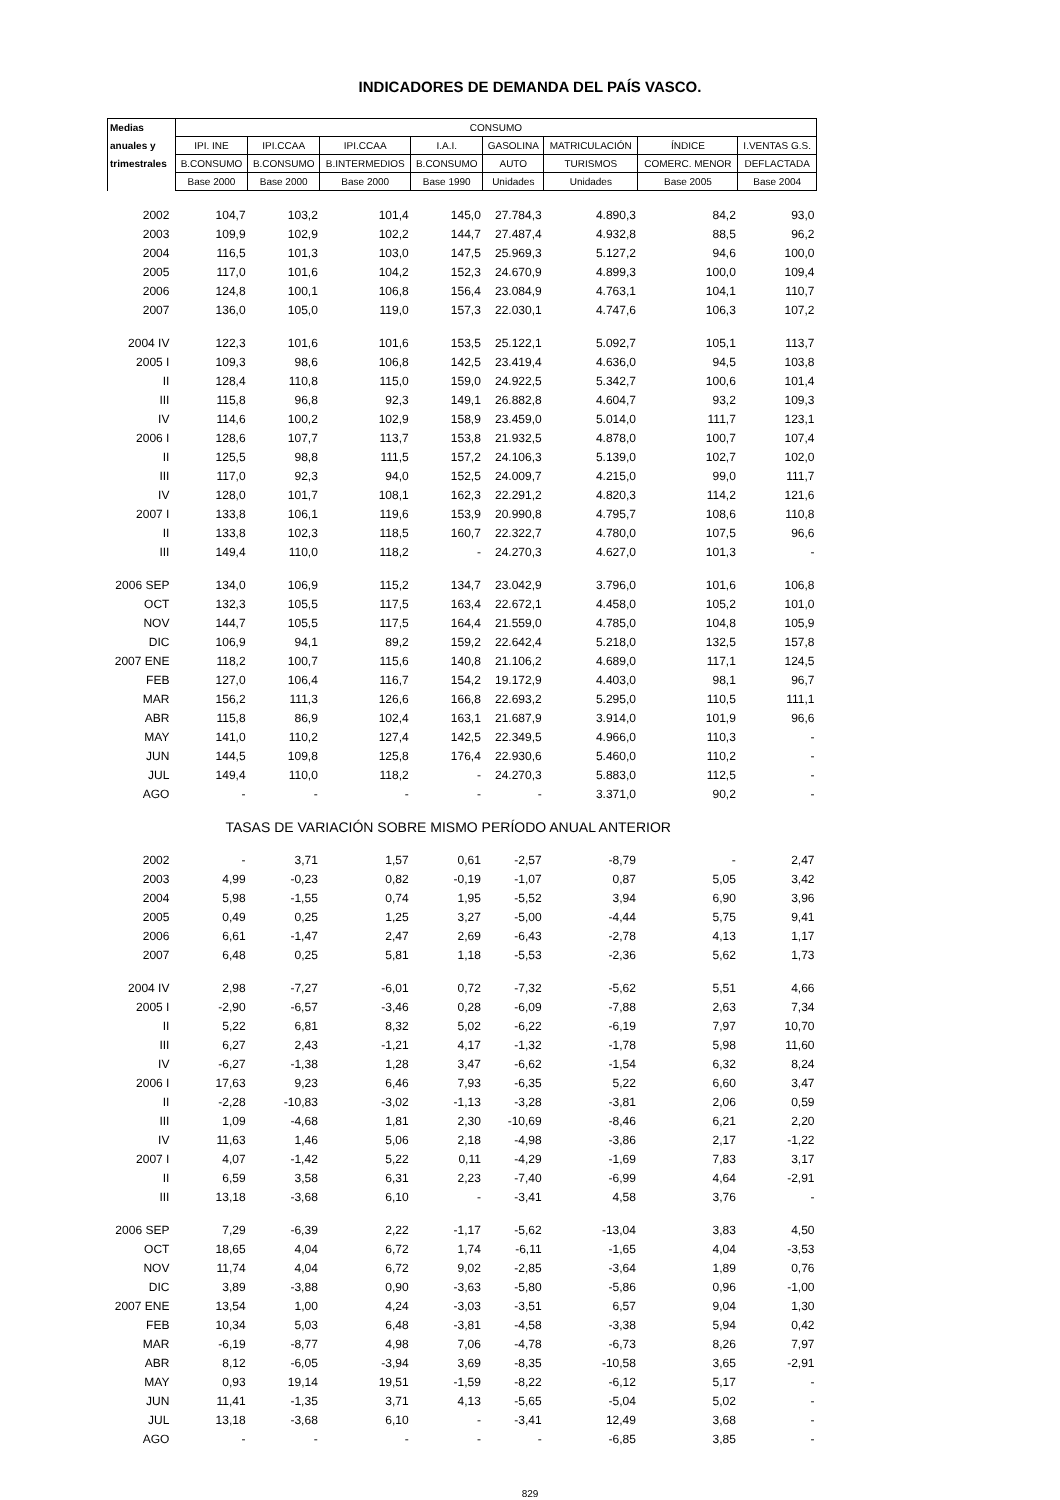INDICADORES DE DEMANDA DEL PAÍS VASCO.
| Medias | CONSUMO | | | | | | | |
| --- | --- | --- | --- | --- | --- | --- | --- | --- |
| anuales y | IPI. INE | IPI.CCAA | IPI.CCAA | I.A.I. | GASOLINA | MATRICULACIÓN | ÍNDICE | I.VENTAS G.S. |
| trimestrales | B.CONSUMO | B.CONSUMO | B.INTERMEDIOS | B.CONSUMO | AUTO | TURISMOS | COMERC. MENOR | DEFLACTADA |
| | Base 2000 | Base 2000 | Base 2000 | Base 1990 | Unidades | Unidades | Base 2005 | Base 2004 |
| 2002 | 104,7 | 103,2 | 101,4 | 145,0 | 27.784,3 | 4.890,3 | 84,2 | 93,0 |
| 2003 | 109,9 | 102,9 | 102,2 | 144,7 | 27.487,4 | 4.932,8 | 88,5 | 96,2 |
| 2004 | 116,5 | 101,3 | 103,0 | 147,5 | 25.969,3 | 5.127,2 | 94,6 | 100,0 |
| 2005 | 117,0 | 101,6 | 104,2 | 152,3 | 24.670,9 | 4.899,3 | 100,0 | 109,4 |
| 2006 | 124,8 | 100,1 | 106,8 | 156,4 | 23.084,9 | 4.763,1 | 104,1 | 110,7 |
| 2007 | 136,0 | 105,0 | 119,0 | 157,3 | 22.030,1 | 4.747,6 | 106,3 | 107,2 |
| 2004 IV | 122,3 | 101,6 | 101,6 | 153,5 | 25.122,1 | 5.092,7 | 105,1 | 113,7 |
| 2005 I | 109,3 | 98,6 | 106,8 | 142,5 | 23.419,4 | 4.636,0 | 94,5 | 103,8 |
| II | 128,4 | 110,8 | 115,0 | 159,0 | 24.922,5 | 5.342,7 | 100,6 | 101,4 |
| III | 115,8 | 96,8 | 92,3 | 149,1 | 26.882,8 | 4.604,7 | 93,2 | 109,3 |
| IV | 114,6 | 100,2 | 102,9 | 158,9 | 23.459,0 | 5.014,0 | 111,7 | 123,1 |
| 2006 I | 128,6 | 107,7 | 113,7 | 153,8 | 21.932,5 | 4.878,0 | 100,7 | 107,4 |
| II | 125,5 | 98,8 | 111,5 | 157,2 | 24.106,3 | 5.139,0 | 102,7 | 102,0 |
| III | 117,0 | 92,3 | 94,0 | 152,5 | 24.009,7 | 4.215,0 | 99,0 | 111,7 |
| IV | 128,0 | 101,7 | 108,1 | 162,3 | 22.291,2 | 4.820,3 | 114,2 | 121,6 |
| 2007 I | 133,8 | 106,1 | 119,6 | 153,9 | 20.990,8 | 4.795,7 | 108,6 | 110,8 |
| II | 133,8 | 102,3 | 118,5 | 160,7 | 22.322,7 | 4.780,0 | 107,5 | 96,6 |
| III | 149,4 | 110,0 | 118,2 | - | 24.270,3 | 4.627,0 | 101,3 | - |
| 2006 SEP | 134,0 | 106,9 | 115,2 | 134,7 | 23.042,9 | 3.796,0 | 101,6 | 106,8 |
| OCT | 132,3 | 105,5 | 117,5 | 163,4 | 22.672,1 | 4.458,0 | 105,2 | 101,0 |
| NOV | 144,7 | 105,5 | 117,5 | 164,4 | 21.559,0 | 4.785,0 | 104,8 | 105,9 |
| DIC | 106,9 | 94,1 | 89,2 | 159,2 | 22.642,4 | 5.218,0 | 132,5 | 157,8 |
| 2007 ENE | 118,2 | 100,7 | 115,6 | 140,8 | 21.106,2 | 4.689,0 | 117,1 | 124,5 |
| FEB | 127,0 | 106,4 | 116,7 | 154,2 | 19.172,9 | 4.403,0 | 98,1 | 96,7 |
| MAR | 156,2 | 111,3 | 126,6 | 166,8 | 22.693,2 | 5.295,0 | 110,5 | 111,1 |
| ABR | 115,8 | 86,9 | 102,4 | 163,1 | 21.687,9 | 3.914,0 | 101,9 | 96,6 |
| MAY | 141,0 | 110,2 | 127,4 | 142,5 | 22.349,5 | 4.966,0 | 110,3 | - |
| JUN | 144,5 | 109,8 | 125,8 | 176,4 | 22.930,6 | 5.460,0 | 110,2 | - |
| JUL | 149,4 | 110,0 | 118,2 | - | 24.270,3 | 5.883,0 | 112,5 | - |
| AGO | - | - | - | - | - | 3.371,0 | 90,2 | - |
| | TASAS DE VARIACIÓN SOBRE MISMO PERÍODO ANUAL ANTERIOR | | | | | | | |
| 2002 | - | 3,71 | 1,57 | 0,61 | -2,57 | -8,79 | - | 2,47 |
| 2003 | 4,99 | -0,23 | 0,82 | -0,19 | -1,07 | 0,87 | 5,05 | 3,42 |
| 2004 | 5,98 | -1,55 | 0,74 | 1,95 | -5,52 | 3,94 | 6,90 | 3,96 |
| 2005 | 0,49 | 0,25 | 1,25 | 3,27 | -5,00 | -4,44 | 5,75 | 9,41 |
| 2006 | 6,61 | -1,47 | 2,47 | 2,69 | -6,43 | -2,78 | 4,13 | 1,17 |
| 2007 | 6,48 | 0,25 | 5,81 | 1,18 | -5,53 | -2,36 | 5,62 | 1,73 |
| 2004 IV | 2,98 | -7,27 | -6,01 | 0,72 | -7,32 | -5,62 | 5,51 | 4,66 |
| 2005 I | -2,90 | -6,57 | -3,46 | 0,28 | -6,09 | -7,88 | 2,63 | 7,34 |
| II | 5,22 | 6,81 | 8,32 | 5,02 | -6,22 | -6,19 | 7,97 | 10,70 |
| III | 6,27 | 2,43 | -1,21 | 4,17 | -1,32 | -1,78 | 5,98 | 11,60 |
| IV | -6,27 | -1,38 | 1,28 | 3,47 | -6,62 | -1,54 | 6,32 | 8,24 |
| 2006 I | 17,63 | 9,23 | 6,46 | 7,93 | -6,35 | 5,22 | 6,60 | 3,47 |
| II | -2,28 | -10,83 | -3,02 | -1,13 | -3,28 | -3,81 | 2,06 | 0,59 |
| III | 1,09 | -4,68 | 1,81 | 2,30 | -10,69 | -8,46 | 6,21 | 2,20 |
| IV | 11,63 | 1,46 | 5,06 | 2,18 | -4,98 | -3,86 | 2,17 | -1,22 |
| 2007 I | 4,07 | -1,42 | 5,22 | 0,11 | -4,29 | -1,69 | 7,83 | 3,17 |
| II | 6,59 | 3,58 | 6,31 | 2,23 | -7,40 | -6,99 | 4,64 | -2,91 |
| III | 13,18 | -3,68 | 6,10 | - | -3,41 | 4,58 | 3,76 | - |
| 2006 SEP | 7,29 | -6,39 | 2,22 | -1,17 | -5,62 | -13,04 | 3,83 | 4,50 |
| OCT | 18,65 | 4,04 | 6,72 | 1,74 | -6,11 | -1,65 | 4,04 | -3,53 |
| NOV | 11,74 | 4,04 | 6,72 | 9,02 | -2,85 | -3,64 | 1,89 | 0,76 |
| DIC | 3,89 | -3,88 | 0,90 | -3,63 | -5,80 | -5,86 | 0,96 | -1,00 |
| 2007 ENE | 13,54 | 1,00 | 4,24 | -3,03 | -3,51 | 6,57 | 9,04 | 1,30 |
| FEB | 10,34 | 5,03 | 6,48 | -3,81 | -4,58 | -3,38 | 5,94 | 0,42 |
| MAR | -6,19 | -8,77 | 4,98 | 7,06 | -4,78 | -6,73 | 8,26 | 7,97 |
| ABR | 8,12 | -6,05 | -3,94 | 3,69 | -8,35 | -10,58 | 3,65 | -2,91 |
| MAY | 0,93 | 19,14 | 19,51 | -1,59 | -8,22 | -6,12 | 5,17 | - |
| JUN | 11,41 | -1,35 | 3,71 | 4,13 | -5,65 | -5,04 | 5,02 | - |
| JUL | 13,18 | -3,68 | 6,10 | - | -3,41 | 12,49 | 3,68 | - |
| AGO | - | - | - | - | - | -6,85 | 3,85 | - |
829